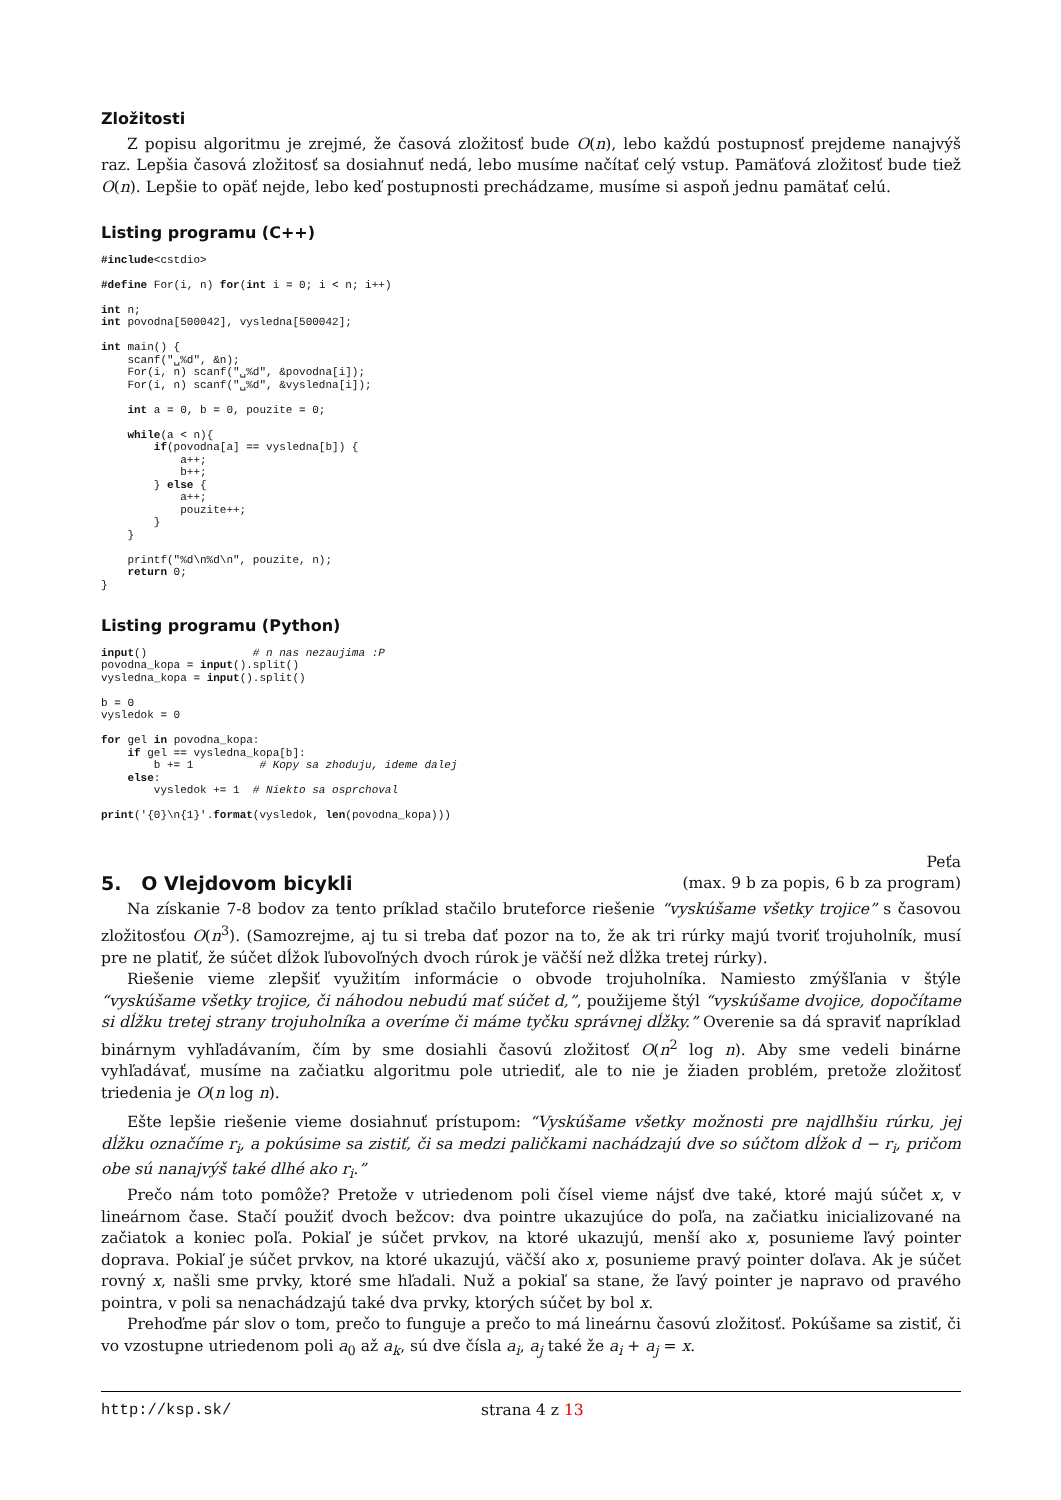Zložitosti
Z popisu algoritmu je zrejmé, že časová zložitosť bude O(n), lebo každú postupnosť prejdeme nanajvýš raz. Lepšia časová zložitosť sa dosiahnuť nedá, lebo musíme načítať celý vstup. Pamäťová zložitosť bude tiež O(n). Lepšie to opäť nejde, lebo keď postupnosti prechádzame, musíme si aspoň jednu pamätať celú.
Listing programu (C++)
#include<cstdio>

#define For(i, n) for(int i = 0; i < n; i++)

int n;
int povodna[500042], vysledna[500042];

int main() {
    scanf("␣%d", &n);
    For(i, n) scanf("␣%d", &povodna[i]);
    For(i, n) scanf("␣%d", &vysledna[i]);

    int a = 0, b = 0, pouzite = 0;

    while(a < n){
        if(povodna[a] == vysledna[b]) {
            a++;
            b++;
        } else {
            a++;
            pouzite++;
        }
    }

    printf("%d\n%d\n", pouzite, n);
    return 0;
}
Listing programu (Python)
input()                # n nas nezaujima :P
povodna_kopa = input().split()
vysledna_kopa = input().split()

b = 0
vysledok = 0

for gel in povodna_kopa:
    if gel == vysledna_kopa[b]:
        b += 1          # Kopy sa zhoduju, ideme dalej
    else:
        vysledok += 1  # Niekto sa osprchoval

print('{0}\n{1}'.format(vysledok, len(povodna_kopa)))
5. O Vlejdovom bicykli
Peťa
(max. 9 b za popis, 6 b za program)
Na získanie 7-8 bodov za tento príklad stačilo bruteforce riešenie “vyskúšame všetky trojice” s časovou zložitosťou O(n<sup>3</sup>). (Samozrejme, aj tu si treba dať pozor na to, že ak tri rúrky majú tvoriť trojuholník, musí pre ne platiť, že súčet dĺžok ľubovoľných dvoch rúrok je väčší než dĺžka tretej rúrky).
Riešenie vieme zlepšiť využitím informácie o obvode trojuholníka. Namiesto zmýšľania v štýle “vyskúšame všetky trojice, či náhodou nebudú mať súčet d,”, použijeme štýl “vyskúšame dvojice, dopočítame si dĺžku tretej strany trojuholníka a overíme či máme tyčku správnej dĺžky.” Overenie sa dá spraviť napríklad binárnym vyhľadávaním, čím by sme dosiahli časovú zložitosť O(n<sup>2</sup> log n). Aby sme vedeli binárne vyhľadávať, musíme na začiatku algoritmu pole utriediť, ale to nie je žiaden problém, pretože zložitosť triedenia je O(n log n).
Ešte lepšie riešenie vieme dosiahnuť prístupom: “Vyskúšame všetky možnosti pre najdlhšiu rúrku, jej dĺžku označíme r<sub>i</sub>, a pokúsime sa zistiť, či sa medzi paličkami nachádzajú dve so súčtom dĺžok d − r<sub>i</sub>, pričom obe sú nanajvýš také dlhé ako r<sub>i</sub>.”
Prečo nám toto pomôže? Pretože v utriedenom poli čísel vieme nájsť dve také, ktoré majú súčet x, v lineárnom čase. Stačí použiť dvoch bežcov: dva pointre ukazujúce do poľa, na začiatku inicializované na začiatok a koniec poľa. Pokiaľ je súčet prvkov, na ktoré ukazujú, menší ako x, posunieme ľavý pointer doprava. Pokiaľ je súčet prvkov, na ktoré ukazujú, väčší ako x, posunieme pravý pointer doľava. Ak je súčet rovný x, našli sme prvky, ktoré sme hľadali. Nuž a pokiaľ sa stane, že ľavý pointer je napravo od pravého pointra, v poli sa nenachádzajú také dva prvky, ktorých súčet by bol x.
Prehoďme pár slov o tom, prečo to funguje a prečo to má lineárnu časovú zložitosť. Pokúšame sa zistiť, či vo vzostupne utriedenom poli a<sub>0</sub> až a<sub>k</sub>, sú dve čísla a<sub>i</sub>, a<sub>j</sub> také že a<sub>i</sub> + a<sub>j</sub> = x.
http://ksp.sk/ strana 4 z 13